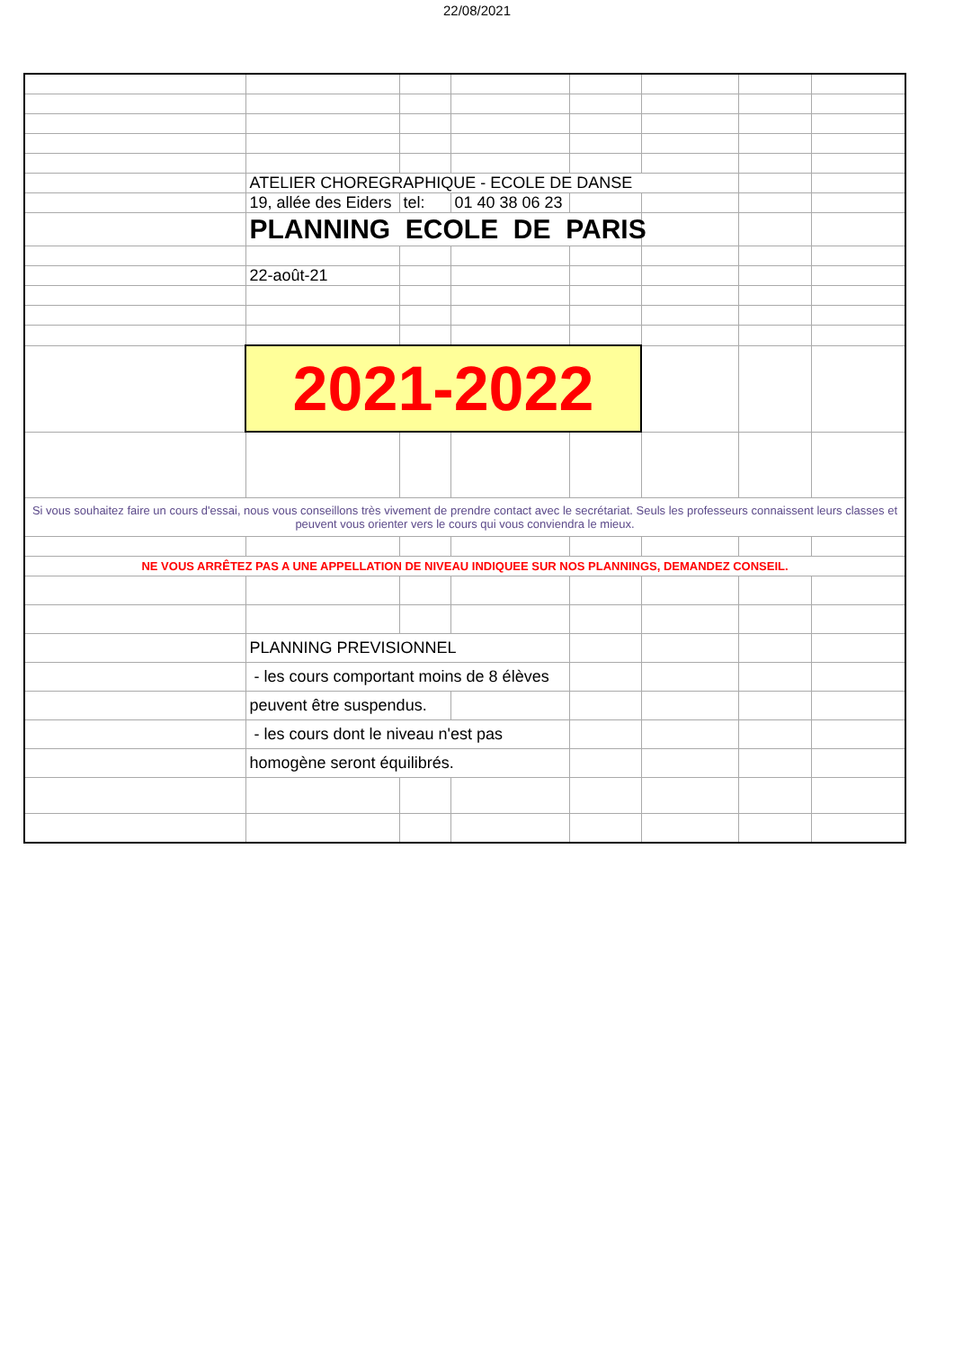22/08/2021
| | ATELIER CHOREGRAPHIQUE - ECOLE DE DANSE | | | | | | |
| | 19, allée des Eiders | tel: | 01 40 38 06 23 | | | | |
| | PLANNING ECOLE DE PARIS | | | | | | |
| | 22-août-21 | | | | | | |
| | 2021-2022 | | | | | | |
| Si vous souhaitez faire un cours d'essai, nous vous conseillons très vivement de prendre contact avec le secrétariat. Seuls les professeurs connaissent leurs classes et peuvent vous orienter vers le cours qui vous conviendra le mieux. | | | | | | | |
| NE VOUS ARRÊTEZ PAS A UNE APPELLATION DE NIVEAU INDIQUEE SUR NOS PLANNINGS, DEMANDEZ CONSEIL. | | | | | | | |
| | PLANNING PREVISIONNEL | | | | | | |
| | - les cours comportant moins de 8 élèves | | | | | | |
| | peuvent être suspendus. | | | | | | |
| | - les cours dont le niveau n'est pas | | | | | | |
| | homogène seront équilibrés. | | | | | | |